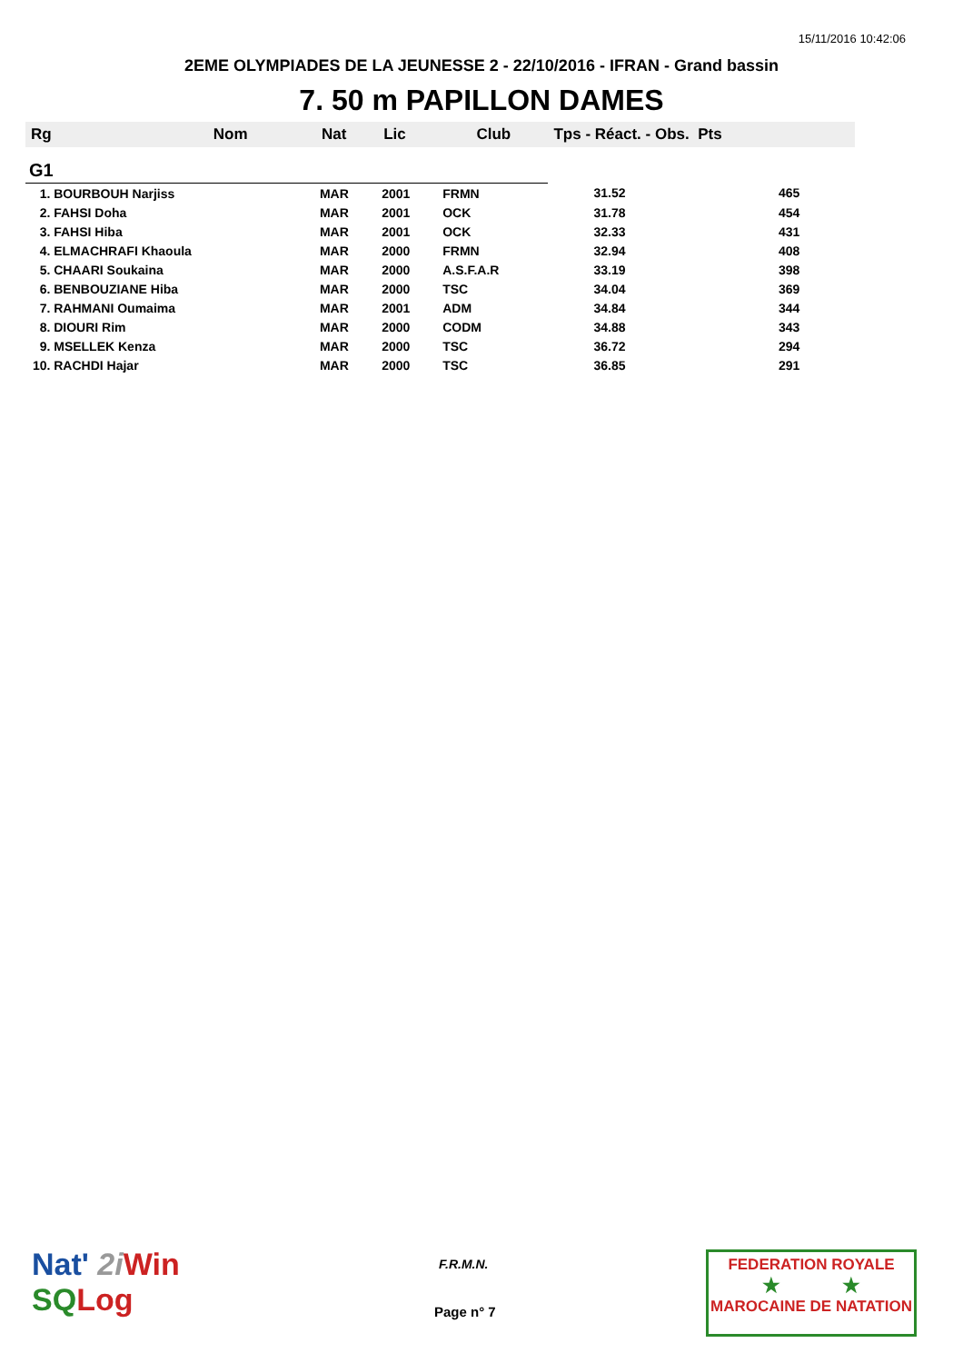15/11/2016 10:42:06
2EME OLYMPIADES DE LA JEUNESSE 2 - 22/10/2016 - IFRAN - Grand bassin
7. 50 m PAPILLON DAMES
| Rg | Nom | Nat | Lic | Club | Tps - Réact. - Obs. Pts | |
| --- | --- | --- | --- | --- | --- | --- |
| G1 | | | | | | |
| 1. BOURBOUH Narjiss | | MAR | 2001 | FRMN | 31.52 | 465 |
| 2. FAHSI Doha | | MAR | 2001 | OCK | 31.78 | 454 |
| 3. FAHSI Hiba | | MAR | 2001 | OCK | 32.33 | 431 |
| 4. ELMACHRAFI Khaoula | | MAR | 2000 | FRMN | 32.94 | 408 |
| 5. CHAARI Soukaina | | MAR | 2000 | A.S.F.A.R | 33.19 | 398 |
| 6. BENBOUZIANE Hiba | | MAR | 2000 | TSC | 34.04 | 369 |
| 7. RAHMANI Oumaima | | MAR | 2001 | ADM | 34.84 | 344 |
| 8. DIOURI Rim | | MAR | 2000 | CODM | 34.88 | 343 |
| 9. MSELLEK Kenza | | MAR | 2000 | TSC | 36.72 | 294 |
| 10. RACHDI Hajar | | MAR | 2000 | TSC | 36.85 | 291 |
Nat' 2i Win
SQ Log
F.R.M.N.
Page n° 7
FEDERATION ROYALE
★ ★
MAROCAINE DE NATATION